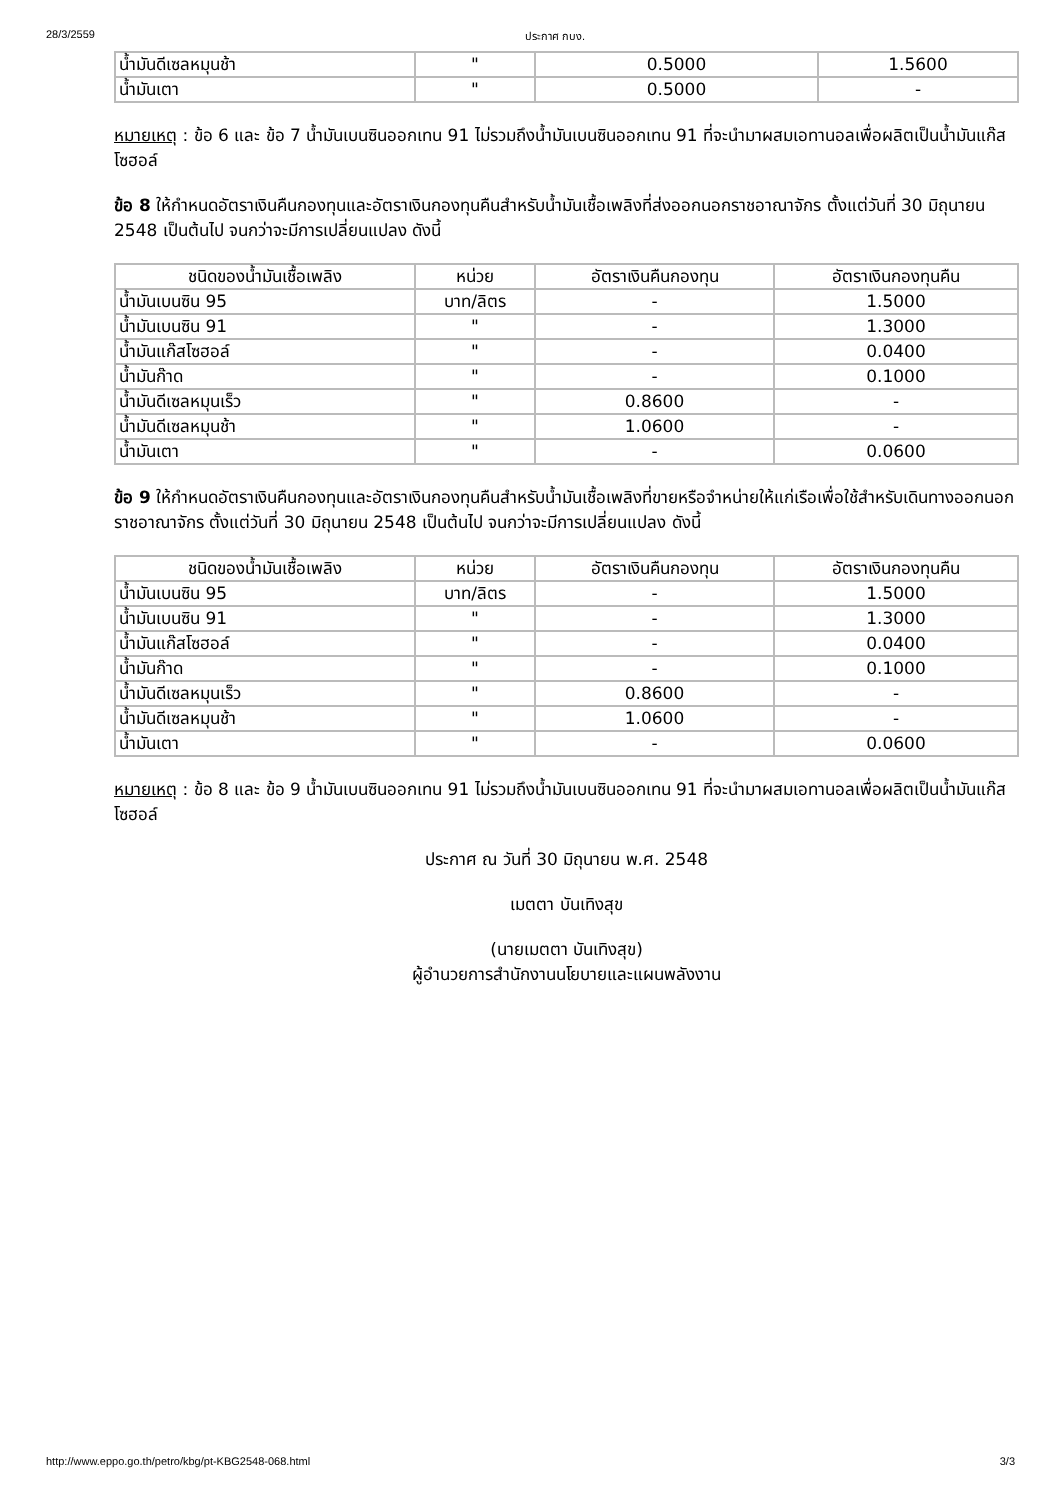28/3/2559 ประกาศ กบง.
| น้ำมันดีเซลหมุนช้า | " | 0.5000 | 1.5600 |
| น้ำมันเตา | " | 0.5000 | - |
หมายเหตุ : ข้อ 6 และ ข้อ 7 น้ำมันเบนซินออกเทน 91 ไม่รวมถึงน้ำมันเบนซินออกเทน 91 ที่จะนำมาผสมเอทานอลเพื่อผลิตเป็นน้ำมันแก๊สโซฮอล์
ข้อ 8 ให้กำหนดอัตราเงินคืนกองทุนและอัตราเงินกองทุนคืนสำหรับน้ำมันเชื้อเพลิงที่ส่งออกนอกราชอาณาจักร ตั้งแต่วันที่ 30 มิถุนายน 2548 เป็นต้นไป จนกว่าจะมีการเปลี่ยนแปลง ดังนี้
| ชนิดของน้ำมันเชื้อเพลิง | หน่วย | อัตราเงินคืนกองทุน | อัตราเงินกองทุนคืน |
| --- | --- | --- | --- |
| น้ำมันเบนซิน 95 | บาท/ลิตร | - | 1.5000 |
| น้ำมันเบนซิน 91 | " | - | 1.3000 |
| น้ำมันแก๊สโซฮอล์ | " | - | 0.0400 |
| น้ำมันก๊าด | " | - | 0.1000 |
| น้ำมันดีเซลหมุนเร็ว | " | 0.8600 | - |
| น้ำมันดีเซลหมุนช้า | " | 1.0600 | - |
| น้ำมันเตา | " | - | 0.0600 |
ข้อ 9 ให้กำหนดอัตราเงินคืนกองทุนและอัตราเงินกองทุนคืนสำหรับน้ำมันเชื้อเพลิงที่ขายหรือจำหน่ายให้แก่เรือเพื่อใช้สำหรับเดินทางออกนอกราชอาณาจักร ตั้งแต่วันที่ 30 มิถุนายน 2548 เป็นต้นไป จนกว่าจะมีการเปลี่ยนแปลง ดังนี้
| ชนิดของน้ำมันเชื้อเพลิง | หน่วย | อัตราเงินคืนกองทุน | อัตราเงินกองทุนคืน |
| --- | --- | --- | --- |
| น้ำมันเบนซิน 95 | บาท/ลิตร | - | 1.5000 |
| น้ำมันเบนซิน 91 | " | - | 1.3000 |
| น้ำมันแก๊สโซฮอล์ | " | - | 0.0400 |
| น้ำมันก๊าด | " | - | 0.1000 |
| น้ำมันดีเซลหมุนเร็ว | " | 0.8600 | - |
| น้ำมันดีเซลหมุนช้า | " | 1.0600 | - |
| น้ำมันเตา | " | - | 0.0600 |
หมายเหตุ : ข้อ 8 และ ข้อ 9 น้ำมันเบนซินออกเทน 91 ไม่รวมถึงน้ำมันเบนซินออกเทน 91 ที่จะนำมาผสมเอทานอลเพื่อผลิตเป็นน้ำมันแก๊สโซฮอล์
ประกาศ ณ วันที่ 30 มิถุนายน พ.ศ. 2548
เมตตา บันเทิงสุข
(นายเมตตา บันเทิงสุข)
ผู้อำนวยการสำนักงานนโยบายและแผนพลังงาน
http://www.eppo.go.th/petro/kbg/pt-KBG2548-068.html 3/3